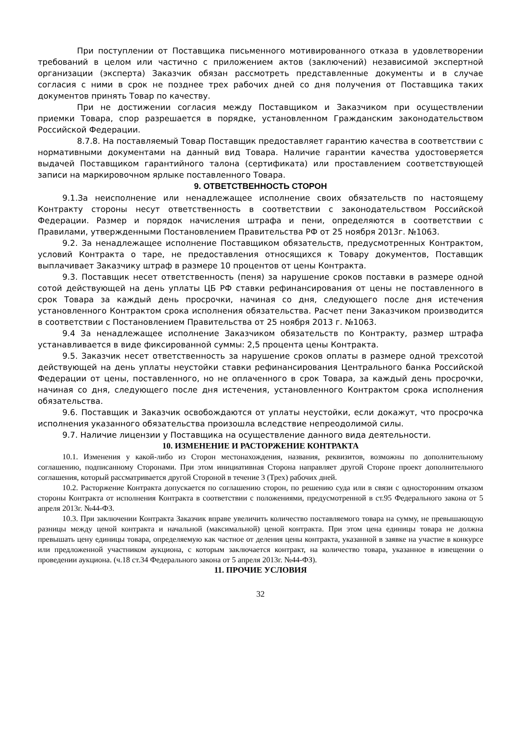При поступлении от Поставщика письменного мотивированного отказа в удовлетворении требований в целом или частично с приложением актов (заключений) независимой экспертной организации (эксперта) Заказчик обязан рассмотреть представленные документы и в случае согласия с ними в срок не позднее трех рабочих дней со дня получения от Поставщика таких документов принять Товар по качеству.
При не достижении согласия между Поставщиком и Заказчиком при осуществлении приемки Товара, спор разрешается в порядке, установленном Гражданским законодательством Российской Федерации.
8.7.8. На поставляемый Товар Поставщик предоставляет гарантию качества в соответствии с нормативными документами на данный вид Товара. Наличие гарантии качества удостоверяется выдачей Поставщиком гарантийного талона (сертификата) или проставлением соответствующей записи на маркировочном ярлыке поставленного Товара.
9. ОТВЕТСТВЕННОСТЬ СТОРОН
9.1.За неисполнение или ненадлежащее исполнение своих обязательств по настоящему Контракту стороны несут ответственность в соответствии с законодательством Российской Федерации. Размер и порядок начисления штрафа и пени, определяются в соответствии с Правилами, утвержденными Постановлением Правительства РФ от 25 ноября 2013г. №1063.
9.2. За ненадлежащее исполнение Поставщиком обязательств, предусмотренных Контрактом, условий Контракта о таре, не предоставления относящихся к Товару документов, Поставщик выплачивает Заказчику штраф в размере 10 процентов от цены Контракта.
9.3. Поставщик несет ответственность (пеня) за нарушение сроков поставки в размере одной сотой действующей на день уплаты ЦБ РФ ставки рефинансирования от цены не поставленного в срок Товара за каждый день просрочки, начиная со дня, следующего после дня истечения установленного Контрактом срока исполнения обязательства. Расчет пени Заказчиком производится в соответствии с Постановлением Правительства от 25 ноября 2013 г. №1063.
9.4 За ненадлежащее исполнение Заказчиком обязательств по Контракту, размер штрафа устанавливается в виде фиксированной суммы: 2,5 процента цены Контракта.
9.5. Заказчик несет ответственность за нарушение сроков оплаты в размере одной трехсотой действующей на день уплаты неустойки ставки рефинансирования Центрального банка Российской Федерации от цены, поставленного, но не оплаченного в срок Товара, за каждый день просрочки, начиная со дня, следующего после дня истечения, установленного Контрактом срока исполнения обязательства.
9.6. Поставщик и Заказчик освобождаются от уплаты неустойки, если докажут, что просрочка исполнения указанного обязательства произошла вследствие непреодолимой силы.
9.7. Наличие лицензии у Поставщика на осуществление данного вида деятельности.
10. ИЗМЕНЕНИЕ И РАСТОРЖЕНИЕ КОНТРАКТА
10.1. Изменения у какой-либо из Сторон местонахождения, названия, реквизитов, возможны по дополнительному соглашению, подписанному Сторонами. При этом инициативная Сторона направляет другой Стороне проект дополнительного соглашения, который рассматривается другой Стороной в течение 3 (Трех) рабочих дней.
10.2. Расторжение Контракта допускается по соглашению сторон, по решению суда или в связи с односторонним отказом стороны Контракта от исполнения Контракта в соответствии с положениями, предусмотренной в ст.95 Федерального закона от 5 апреля 2013г. №44-ФЗ.
10.3. При заключении Контракта Заказчик вправе увеличить количество поставляемого товара на сумму, не превышающую разницы между ценой контракта и начальной (максимальной) ценой контракта. При этом цена единицы товара не должна превышать цену единицы товара, определяемую как частное от деления цены контракта, указанной в заявке на участие в конкурсе или предложенной участником аукциона, с которым заключается контракт, на количество товара, указанное в извещении о проведении аукциона. (ч.18 ст.34 Федерального закона от 5 апреля 2013г. №44-ФЗ).
11. ПРОЧИЕ УСЛОВИЯ
32